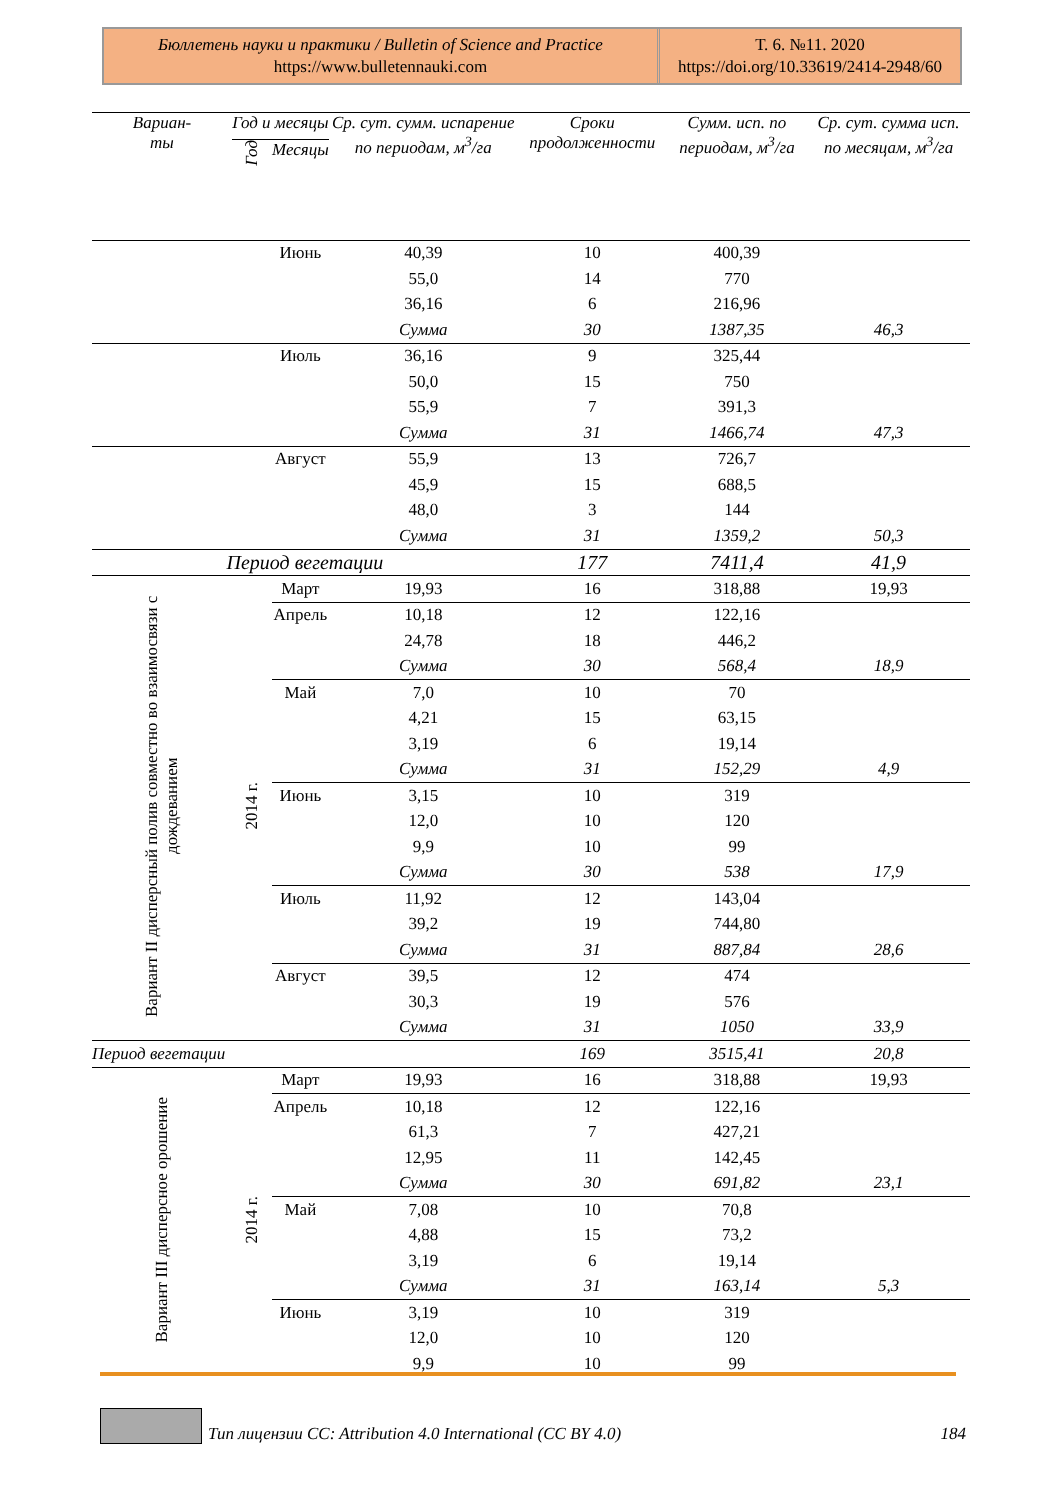Бюллетень науки и практики / Bulletin of Science and Practice
https://www.bulletennauki.com
Т. 6. №11. 2020
https://doi.org/10.33619/2414-2948/60
| Вариан- ты | Год и месяцы | | Ср. сут. сумм. испарение по периодам, м<sup>3</sup>/га | Сроки продолженности | Сумм. исп. по периодам, м<sup>3</sup>/га | Ср. сут. сумма исп. по месяцам, м<sup>3</sup>/га |
| --- | --- | --- | --- | --- | --- | --- |
| | Год | Месяцы | | | | |
| | | Июнь | 40,39 | 10 | 400,39 | |
| | | | 55,0 | 14 | 770 | |
| | | | 36,16 | 6 | 216,96 | |
| | | | Сумма | 30 | 1387,35 | 46,3 |
| | | Июль | 36,16 | 9 | 325,44 | |
| | | | 50,0 | 15 | 750 | |
| | | | 55,9 | 7 | 391,3 | |
| | | | Сумма | 31 | 1466,74 | 47,3 |
| | | Август | 55,9 | 13 | 726,7 | |
| | | | 45,9 | 15 | 688,5 | |
| | | | 48,0 | 3 | 144 | |
| | | | Сумма | 31 | 1359,2 | 50,3 |
| Период вегетации | | | | 177 | 7411,4 | 41,9 |
| Вариант II дисперсный полив совместно во взаимосвязи с дождеванием | 2014 г. | Март | 19,93 | 16 | 318,88 | 19,93 |
| | | Апрель | 10,18 | 12 | 122,16 | |
| | | | 24,78 | 18 | 446,2 | |
| | | | Сумма | 30 | 568,4 | 18,9 |
| | | Май | 7,0 | 10 | 70 | |
| | | | 4,21 | 15 | 63,15 | |
| | | | 3,19 | 6 | 19,14 | |
| | | | Сумма | 31 | 152,29 | 4,9 |
| | | Июнь | 3,15 | 10 | 319 | |
| | | | 12,0 | 10 | 120 | |
| | | | 9,9 | 10 | 99 | |
| | | | Сумма | 30 | 538 | 17,9 |
| | | Июль | 11,92 | 12 | 143,04 | |
| | | | 39,2 | 19 | 744,80 | |
| | | | Сумма | 31 | 887,84 | 28,6 |
| | | Август | 39,5 | 12 | 474 | |
| | | | 30,3 | 19 | 576 | |
| | | | Сумма | 31 | 1050 | 33,9 |
| Период вегетации | | | | 169 | 3515,41 | 20,8 |
| Вариант III дисперсное орошение | 2014 г. | Март | 19,93 | 16 | 318,88 | 19,93 |
| | | Апрель | 10,18 | 12 | 122,16 | |
| | | | 61,3 | 7 | 427,21 | |
| | | | 12,95 | 11 | 142,45 | |
| | | | Сумма | 30 | 691,82 | 23,1 |
| | | Май | 7,08 | 10 | 70,8 | |
| | | | 4,88 | 15 | 73,2 | |
| | | | 3,19 | 6 | 19,14 | |
| | | | Сумма | 31 | 163,14 | 5,3 |
| | | Июнь | 3,19 | 10 | 319 | |
| | | | 12,0 | 10 | 120 | |
| | | | 9,9 | 10 | 99 | |
Тип лицензии CC: Attribution 4.0 International (CC BY 4.0) 184